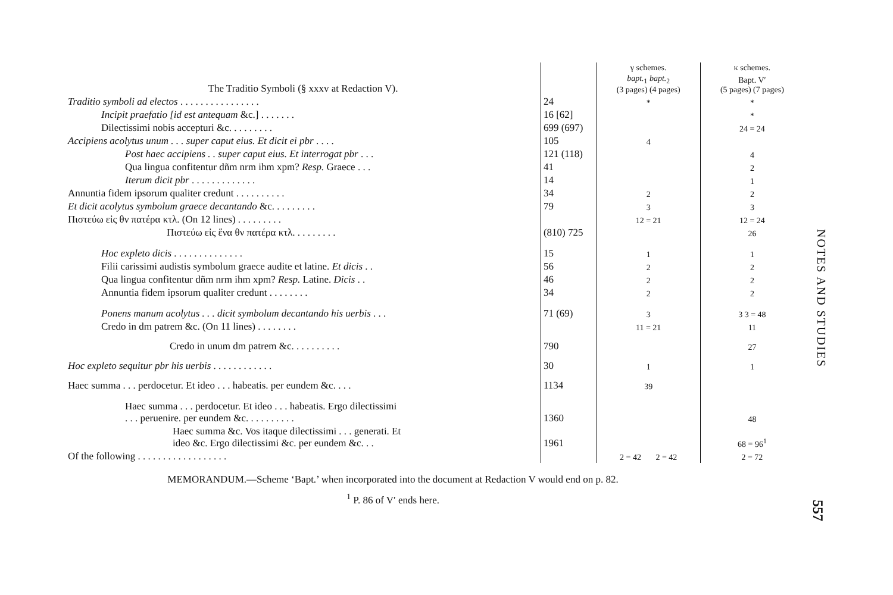| | | γ schemes. | κ schemes. |
| --- | --- | --- | --- |
| The Traditio Symboli (§ xxxv at Redaction V). | | bapt.<sub>1</sub> bapt.<sub>2</sub> (3 pages) (4 pages) | Bapt. V′ (5 pages) (7 pages) |
| Traditio symboli ad electos . . . . . . . . . . . . . . . . | 24 | * | * |
| Incipit praefatio [id est antequam &c.] . . . . . . . | 16 [62] | | * |
| Dilectissimi nobis accepturi &c. . . . . . . . . | 699 (697) | | 24 = 24 |
| Accipiens acolytus unum . . . super caput eius. Et dicit ei pbr . . . . | 105 | 4 | |
| Post haec accipiens . . super caput eius. Et interrogat pbr . . . | 121 (118) | | 4 |
| Qua lingua confitentur dñm nrm ihm xpm? Resp. Graece . . . | 41 | | 2 |
| Iterum dicit pbr . . . . . . . . . . . . . | 14 | | 1 |
| Annuntia fidem ipsorum qualiter credunt . . . . . . . . . . | 34 | 2 | 2 |
| Et dicit acolytus symbolum graece decantando &c. . . . . . . . . | 79 | 3 | 3 |
| Πιστεύω εἰς θν πατέρα κτλ. (On 12 lines) . . . . . . . . . | | 12 = 21 | 12 = 24 |
| Πιστεύω εἰς ἕνα θν πατέρα κτλ. . . . . . . . . | (810) 725 | | 26 |
| Hoc expleto dicis . . . . . . . . . . . . . . | 15 | 1 | 1 |
| Filii carissimi audistis symbolum graece audite et latine. Et dicis . . | 56 | 2 | 2 |
| Qua lingua confitentur dñm nrm ihm xpm? Resp. Latine. Dicis . . | 46 | 2 | 2 |
| Annuntia fidem ipsorum qualiter credunt . . . . . . . . | 34 | 2 | 2 |
| Ponens manum acolytus . . . dicit symbolum decantando his uerbis . . . | 71 (69) | 3 | 3 3 = 48 |
| Credo in dm patrem &c. (On 11 lines) . . . . . . . . | | 11 = 21 | 11 |
| Credo in unum dm patrem &c. . . . . . . . . . | 790 | | 27 |
| Hoc expleto sequitur pbr his uerbis . . . . . . . . . . . . | 30 | 1 | 1 |
| Haec summa . . . perdocetur. Et ideo . . . habeatis. per eundem &c. . . . | 1134 | 39 | |
| Haec summa . . . perdocetur. Et ideo . . . habeatis. Ergo dilectissimi . . . peruenire. per eundem &c. . . . . . . . . . | 1360 | | 48 |
| Haec summa &c. Vos itaque dilectissimi . . . generati. Et ideo &c. Ergo dilectissimi &c. per eundem &c. . . | 1961 | | 68 = 96<sup>1</sup> |
| Of the following . . . . . . . . . . . . . . . . . . | | 2 = 42 2 = 42 | 2 = 72 |
MEMORANDUM.—Scheme ‘Bapt.’ when incorporated into the document at Redaction V would end on p. 82.
<sup>1</sup> P. 86 of V′ ends here.
NOTES AND STUDIES
557